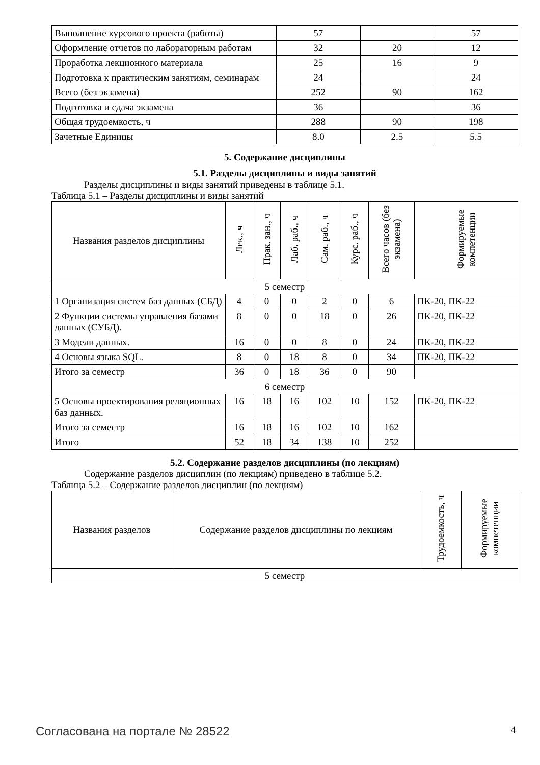| Выполнение курсового проекта (работы) | 57 | | 57 |
| Оформление отчетов по лабораторным работам | 32 | 20 | 12 |
| Проработка лекционного материала | 25 | 16 | 9 |
| Подготовка к практическим занятиям, семинарам | 24 | | 24 |
| Всего (без экзамена) | 252 | 90 | 162 |
| Подготовка и сдача экзамена | 36 | | 36 |
| Общая трудоемкость, ч | 288 | 90 | 198 |
| Зачетные Единицы | 8.0 | 2.5 | 5.5 |
5. Содержание дисциплины
5.1. Разделы дисциплины и виды занятий
Разделы дисциплины и виды занятий приведены в таблице 5.1.
Таблица 5.1 – Разделы дисциплины и виды занятий
| Названия разделов дисциплины | Лек., ч | Прак. зан., ч | Лаб. раб., ч | Сам. раб., ч | Курс. раб., ч | Всего часов (без экзамена) | Формируемые компетенции |
| --- | --- | --- | --- | --- | --- | --- | --- |
| 5 семестр | | | | | | | |
| 1 Организация систем баз данных (СБД) | 4 | 0 | 0 | 2 | 0 | 6 | ПК-20, ПК-22 |
| 2 Функции системы управления базами данных (СУБД). | 8 | 0 | 0 | 18 | 0 | 26 | ПК-20, ПК-22 |
| 3 Модели данных. | 16 | 0 | 0 | 8 | 0 | 24 | ПК-20, ПК-22 |
| 4 Основы языка SQL. | 8 | 0 | 18 | 8 | 0 | 34 | ПК-20, ПК-22 |
| Итого за семестр | 36 | 0 | 18 | 36 | 0 | 90 | |
| 6 семестр | | | | | | | |
| 5 Основы проектирования реляционных баз данных. | 16 | 18 | 16 | 102 | 10 | 152 | ПК-20, ПК-22 |
| Итого за семестр | 16 | 18 | 16 | 102 | 10 | 162 | |
| Итого | 52 | 18 | 34 | 138 | 10 | 252 | |
5.2. Содержание разделов дисциплины (по лекциям)
Содержание разделов дисциплин (по лекциям) приведено в таблице 5.2.
Таблица 5.2 – Содержание разделов дисциплин (по лекциям)
| Названия разделов | Содержание разделов дисциплины по лекциям | Трудоемкость, ч | Формируемые компетенции |
| --- | --- | --- | --- |
| 5 семестр | | | |
Согласована на портале № 28522 4